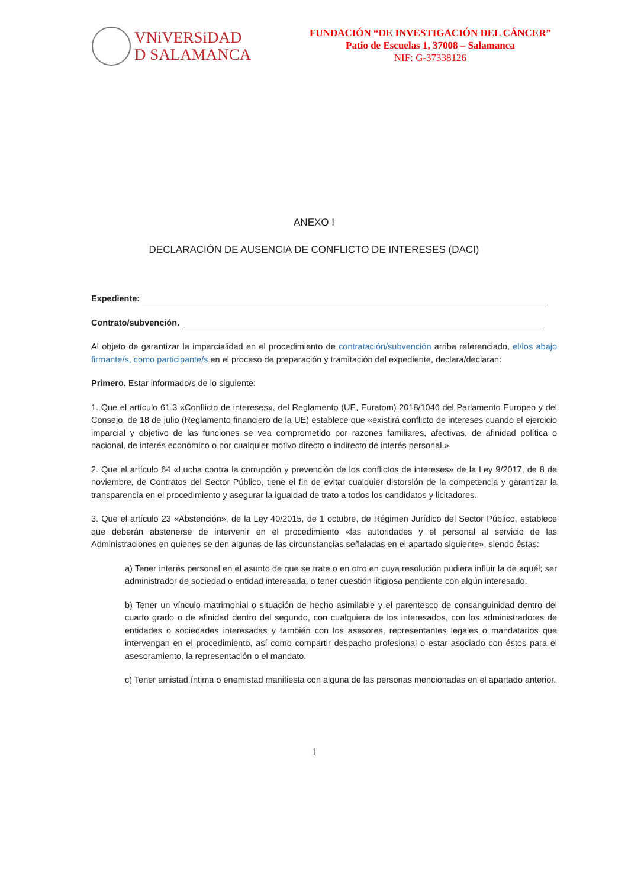VNiVERSiDAD
D SALAMANCA
FUNDACIÓN “DE INVESTIGACIÓN DEL CÁNCER”
Patio de Escuelas 1, 37008 – Salamanca
NIF: G-37338126
ANEXO I
DECLARACIÓN DE AUSENCIA DE CONFLICTO DE INTERESES (DACI)
Expediente:
Contrato/subvención.
Al objeto de garantizar la imparcialidad en el procedimiento de contratación/subvención arriba referenciado, el/los abajo firmante/s, como participante/s en el proceso de preparación y tramitación del expediente, declara/declaran:
Primero. Estar informado/s de lo siguiente:
1. Que el artículo 61.3 «Conflicto de intereses», del Reglamento (UE, Euratom) 2018/1046 del Parlamento Europeo y del Consejo, de 18 de julio (Reglamento financiero de la UE) establece que «existirá conflicto de intereses cuando el ejercicio imparcial y objetivo de las funciones se vea comprometido por razones familiares, afectivas, de afinidad política o nacional, de interés económico o por cualquier motivo directo o indirecto de interés personal.»
2. Que el artículo 64 «Lucha contra la corrupción y prevención de los conflictos de intereses» de la Ley 9/2017, de 8 de noviembre, de Contratos del Sector Público, tiene el fin de evitar cualquier distorsión de la competencia y garantizar la transparencia en el procedimiento y asegurar la igualdad de trato a todos los candidatos y licitadores.
3. Que el artículo 23 «Abstención», de la Ley 40/2015, de 1 octubre, de Régimen Jurídico del Sector Público, establece que deberán abstenerse de intervenir en el procedimiento «las autoridades y el personal al servicio de las Administraciones en quienes se den algunas de las circunstancias señaladas en el apartado siguiente», siendo éstas:
a) Tener interés personal en el asunto de que se trate o en otro en cuya resolución pudiera influir la de aquél; ser administrador de sociedad o entidad interesada, o tener cuestión litigiosa pendiente con algún interesado.
b) Tener un vínculo matrimonial o situación de hecho asimilable y el parentesco de consanguinidad dentro del cuarto grado o de afinidad dentro del segundo, con cualquiera de los interesados, con los administradores de entidades o sociedades interesadas y también con los asesores, representantes legales o mandatarios que intervengan en el procedimiento, así como compartir despacho profesional o estar asociado con éstos para el asesoramiento, la representación o el mandato.
c) Tener amistad íntima o enemistad manifiesta con alguna de las personas mencionadas en el apartado anterior.
1